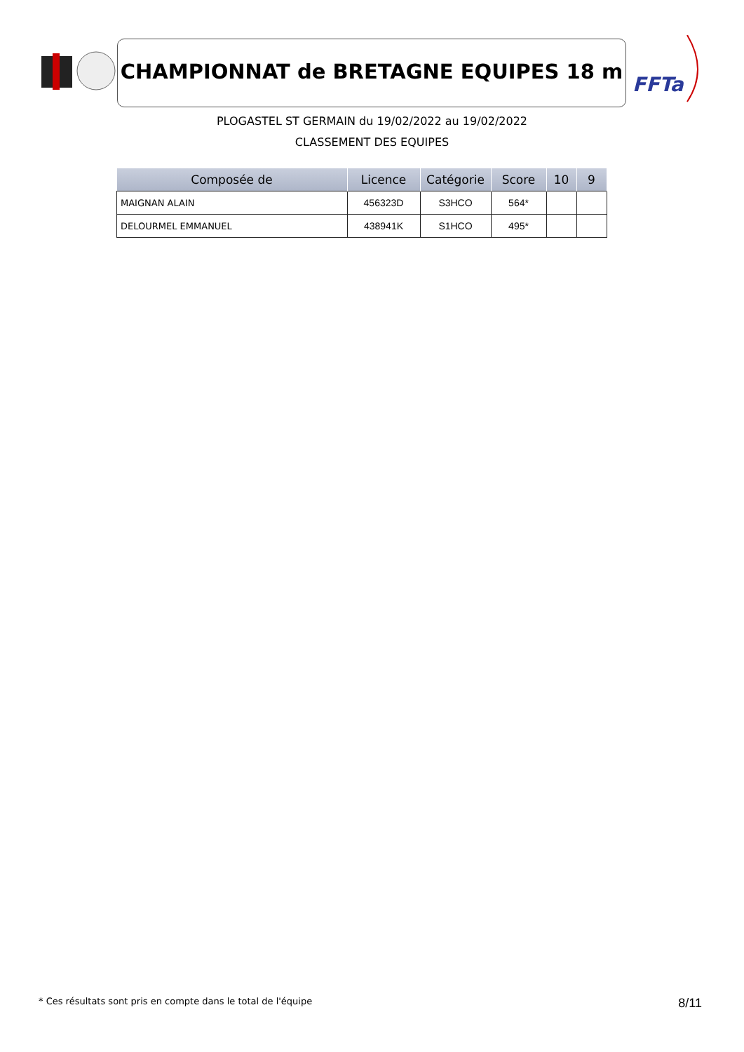CHAMPIONNAT de BRETAGNE EQUIPES 18 m
FFTa
PLOGASTEL ST GERMAIN du 19/02/2022 au 19/02/2022
CLASSEMENT DES EQUIPES
| Composée de | Licence | Catégorie | Score | 10 | 9 |
| --- | --- | --- | --- | --- | --- |
| MAIGNAN ALAIN | 456323D | S3HCO | 564* | | |
| DELOURMEL EMMANUEL | 438941K | S1HCO | 495* | | |
* Ces résultats sont pris en compte dans le total de l'équipe
8/11